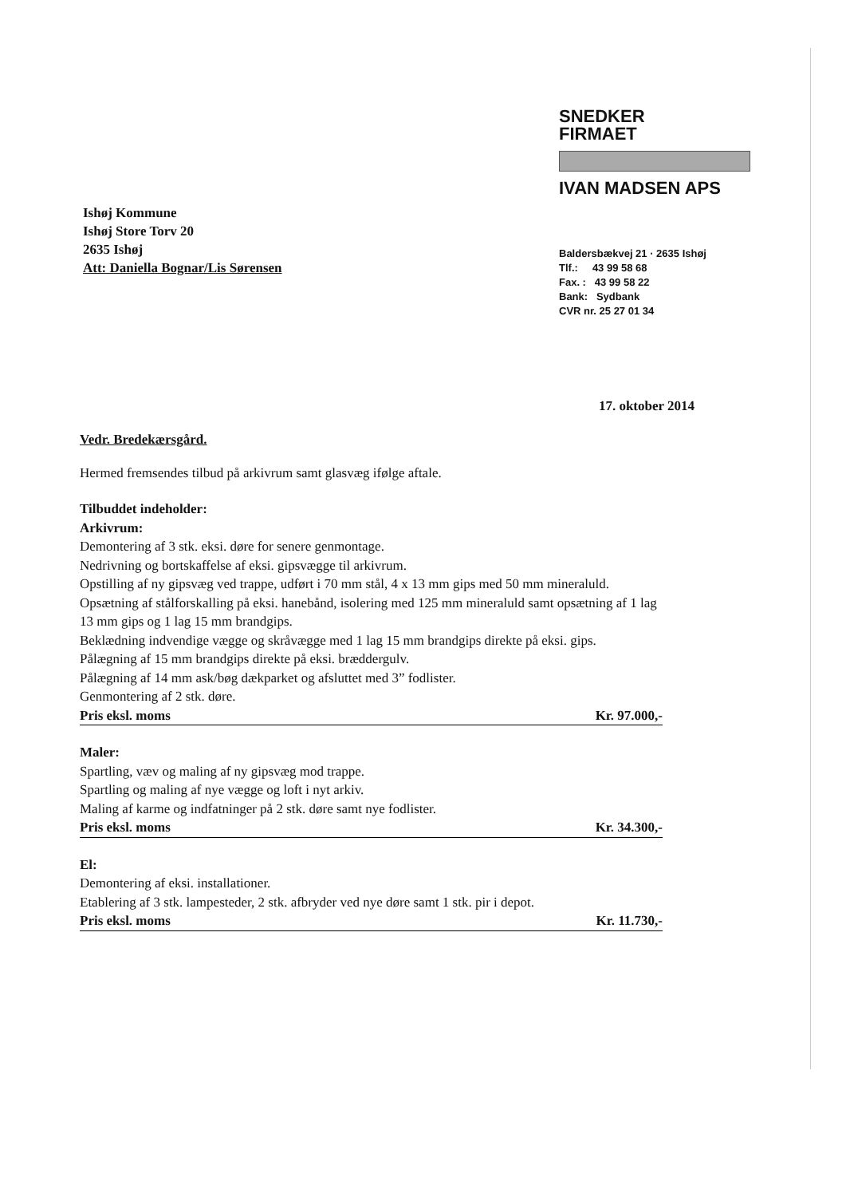Ishøj Kommune
Ishøj Store Torv 20
2635 Ishøj
Att: Daniella Bognar/Lis Sørensen
SNEDKER
FIRMAET
IVAN MADSEN APS
Baldersbækvej 21 · 2635 Ishøj
Tlf.: 43 99 58 68
Fax. : 43 99 58 22
Bank: Sydbank
CVR nr. 25 27 01 34
17. oktober 2014
Vedr. Bredekærsgård.
Hermed fremsendes tilbud på arkivrum samt glasvæg ifølge aftale.
Tilbuddet indeholder:
Arkivrum:
Demontering af 3 stk. eksi. døre for senere genmontage.
Nedrivning og bortskaffelse af eksi. gipsvægge til arkivrum.
Opstilling af ny gipsvæg ved trappe, udført i 70 mm stål, 4 x 13 mm gips med 50 mm mineraluld.
Opsætning af stålforskalling på eksi. hanebånd, isolering med 125 mm mineraluld samt opsætning af 1 lag 13 mm gips og 1 lag 15 mm brandgips.
Beklædning indvendige vægge og skråvægge med 1 lag 15 mm brandgips direkte på eksi. gips.
Pålægning af 15 mm brandgips direkte på eksi. bræddergulv.
Pålægning af 14 mm ask/bøg dækparket og afsluttet med 3” fodlister.
Genmontering af 2 stk. døre.
Pris eksl. moms Kr. 97.000,-
Maler:
Spartling, væv og maling af ny gipsvæg mod trappe.
Spartling og maling af nye vægge og loft i nyt arkiv.
Maling af karme og indfatninger på 2 stk. døre samt nye fodlister.
Pris eksl. moms Kr. 34.300,-
El:
Demontering af eksi. installationer.
Etablering af 3 stk. lampesteder, 2 stk. afbryder ved nye døre samt 1 stk. pir i depot.
Pris eksl. moms Kr. 11.730,-